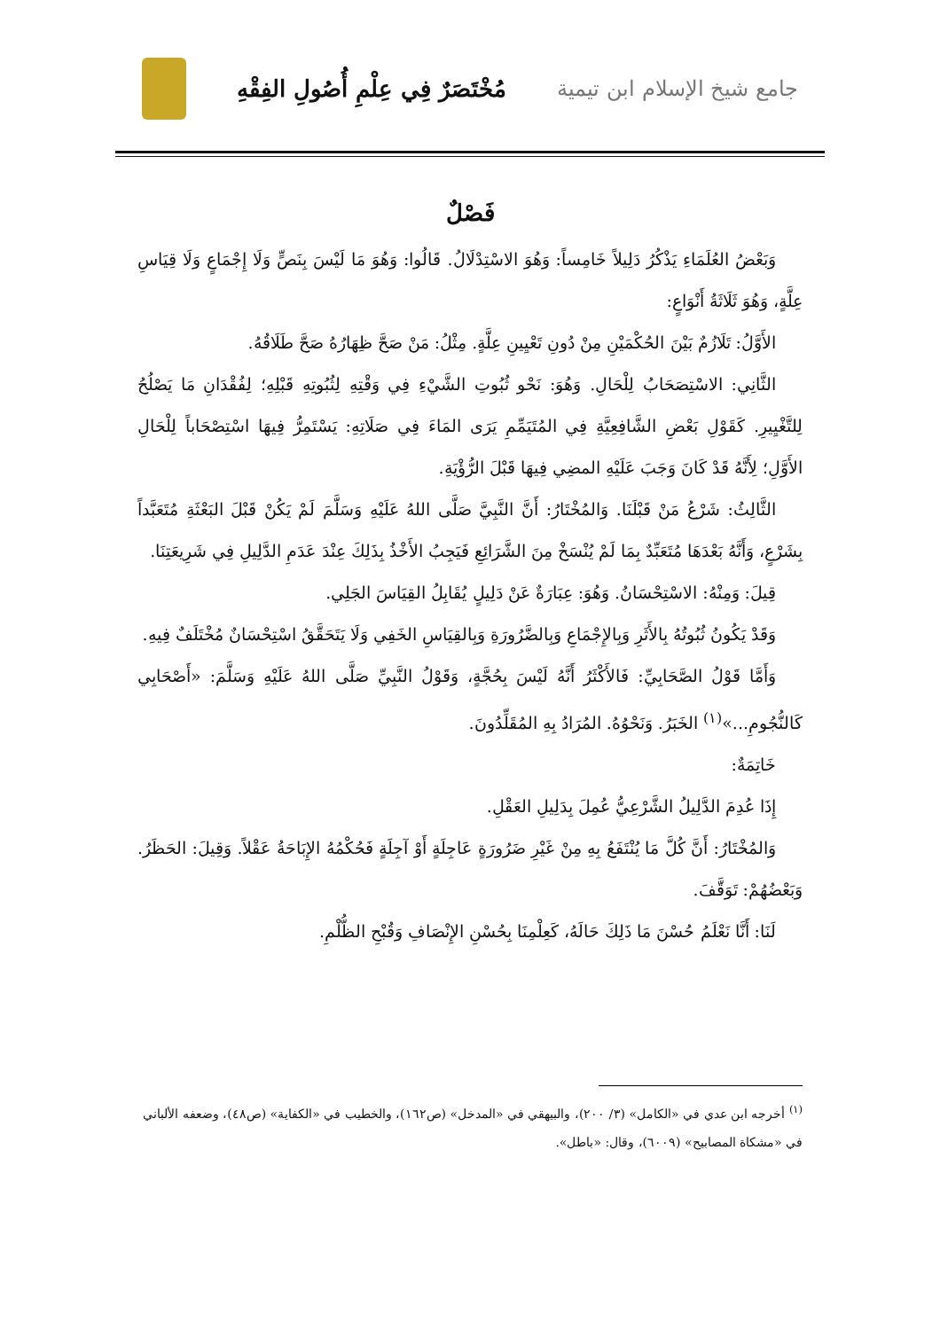جامع شيخ الإسلام ابن تيمية
مُخْتَصَرٌ فِي عِلْمِ أُصُولِ الفِقْهِ
فَصْلٌ
وَبَعْضُ العُلَمَاءِ يَذْكُرُ دَلِيلاً خَامِساً: وَهُوَ الاسْتِدْلَالُ. قَالُوا: وَهُوَ مَا لَيْسَ بِنَصٍّ وَلَا إِجْمَاعٍ وَلَا قِيَاسِ عِلَّةٍ، وَهُوَ ثَلَاثَةُ أَنْوَاعٍ:
الأَوَّلُ: تَلَازُمٌ بَيْنَ الحُكْمَيْنِ مِنْ دُونِ تَعْيِينِ عِلَّةٍ. مِثْلُ: مَنْ صَحَّ ظِهَارُهُ صَحَّ طَلَاقُهُ.
الثَّانِي: الاسْتِصَحَابُ لِلْحَالِ. وَهُوَ: نَحْو ثُبُوتِ الشَّيْءِ فِي وَقْتِهِ لِثُبُوتِهِ قَبْلِهِ؛ لِفُقْدَانِ مَا يَصْلُحُ لِلتَّغْيِيرِ. كَقَوْلِ بَعْضِ الشَّافِعِيَّةِ فِي المُتَيَمِّمِ يَرَى المَاءَ فِي صَلَاتِهِ: يَسْتَمِرُّ فِيهَا اسْتِصْحَاباً لِلْحَالِ الأَوَّلِ؛ لِأَنَّهُ قَدْ كَانَ وَجَبَ عَلَيْهِ المضِي فِيهَا قَبْلَ الرُّؤْيَةِ.
الثَّالِثُ: شَرْعُ مَنْ قَبْلَنَا. وَالمُخْتَارُ: أَنَّ النَّبِيَّ صَلَّى اللهُ عَلَيْهِ وَسَلَّمَ لَمْ يَكُنْ قَبْلَ البَعْثَةِ مُتَعَبَّداً بِشَرْعٍ، وَأَنَّهُ بَعْدَهَا مُتَعَبِّدٌ بِمَا لَمْ يُنْسَخْ مِنَ الشَّرَائِعِ فَيَجِبُ الأَخْذُ بِذَلِكَ عِنْدَ عَدَمِ الدَّلِيلِ فِي شَرِيعَتِنَا.
قِيلَ: وَمِنْهُ: الاسْتِحْسَانُ. وَهُوَ: عِبَارَةٌ عَنْ دَلِيلٍ يُقَابِلُ القِيَاسَ الجَلِي.
وَقَدْ يَكُونُ ثُبُوتُهُ بِالأَثَرِ وَبِالإِجْمَاعِ وَبِالضَّرُورَةِ وَبِالقِيَاسِ الخَفِي وَلَا يَتَحَقَّقُ اسْتِحْسَانٌ مُخْتَلَفٌ فِيهِ.
وَأَمَّا قَوْلُ الصَّحَابِيِّ: فَالأَكْثَرُ أَنَّهُ لَيْسَ بِحُجَّةٍ، وَقَوْلُ النَّبِيِّ صَلَّى اللهُ عَلَيْهِ وَسَلَّمَ: «أَصْحَابِي كَالنُّجُومِ...»<sup>(١)</sup> الخَبَرُ. وَنَحْوُهُ. المُرَادُ بِهِ المُقَلِّدُونَ.
خَاتِمَةٌ:
إِذَا عُدِمَ الدَّلِيلُ الشَّرْعِيُّ عُمِلَ بِدَلِيلِ العَقْلِ.
وَالمُخْتَارُ: أَنَّ كُلَّ مَا يُنْتَفَعُ بِهِ مِنْ غَيْرِ ضَرُورَةٍ عَاجِلَةٍ أَوْ آجِلَةٍ فَحُكْمُهُ الإِبَاحَةُ عَقْلاً. وَقِيلَ: الحَظَرُ. وَبَعْضُهُمْ: تَوَقَّفَ.
لَنَا: أَنَّا نَعْلَمُ حُسْنَ مَا ذَلِكَ حَالَهُ، كَعِلْمِنَا بِحُسْنِ الإِنْصَافِ وَقُبْحِ الظُّلْمِ.
<sup>(١)</sup> أخرجه ابن عدي في «الكامل» (٣/ ٢٠٠)، والبيهقي في «المدخل» (ص١٦٢)، والخطيب في «الكفاية» (ص٤٨)، وضعفه الألباني في «مشكاة المصابيح» (٦٠٠٩)، وقال: «باطل».